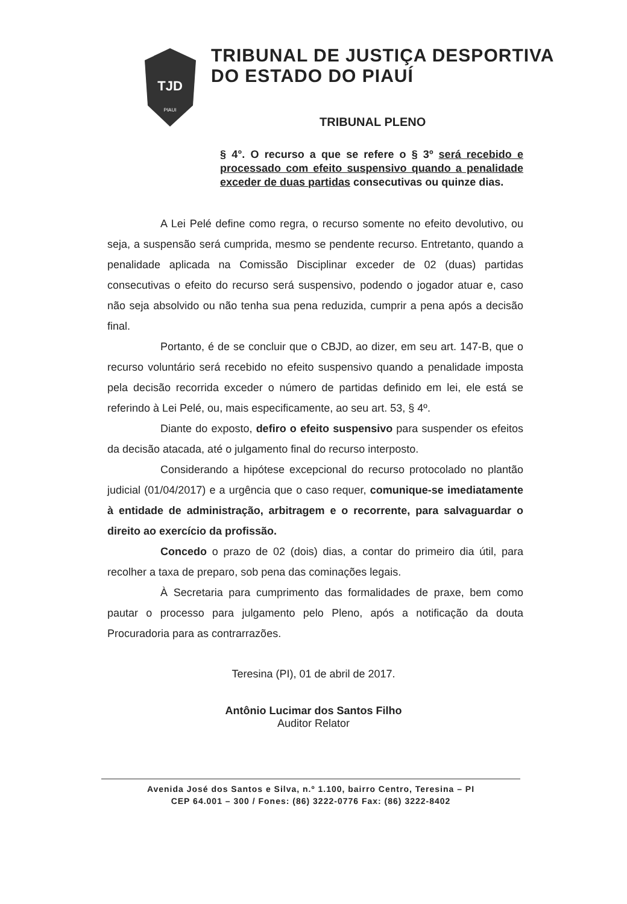TJD
PIAUI
TRIBUNAL DE JUSTIÇA DESPORTIVA
DO ESTADO DO PIAUÍ
TRIBUNAL PLENO
§ 4°. O recurso a que se refere o § 3º será recebido e processado com efeito suspensivo quando a penalidade exceder de duas partidas consecutivas ou quinze dias.
A Lei Pelé define como regra, o recurso somente no efeito devolutivo, ou seja, a suspensão será cumprida, mesmo se pendente recurso. Entretanto, quando a penalidade aplicada na Comissão Disciplinar exceder de 02 (duas) partidas consecutivas o efeito do recurso será suspensivo, podendo o jogador atuar e, caso não seja absolvido ou não tenha sua pena reduzida, cumprir a pena após a decisão final.
Portanto, é de se concluir que o CBJD, ao dizer, em seu art. 147-B, que o recurso voluntário será recebido no efeito suspensivo quando a penalidade imposta pela decisão recorrida exceder o número de partidas definido em lei, ele está se referindo à Lei Pelé, ou, mais especificamente, ao seu art. 53, § 4º.
Diante do exposto, defiro o efeito suspensivo para suspender os efeitos da decisão atacada, até o julgamento final do recurso interposto.
Considerando a hipótese excepcional do recurso protocolado no plantão judicial (01/04/2017) e a urgência que o caso requer, comunique-se imediatamente à entidade de administração, arbitragem e o recorrente, para salvaguardar o direito ao exercício da profissão.
Concedo o prazo de 02 (dois) dias, a contar do primeiro dia útil, para recolher a taxa de preparo, sob pena das cominações legais.
À Secretaria para cumprimento das formalidades de praxe, bem como pautar o processo para julgamento pelo Pleno, após a notificação da douta Procuradoria para as contrarrazões.
Teresina (PI), 01 de abril de 2017.
Antônio Lucimar dos Santos Filho
Auditor Relator
Avenida José dos Santos e Silva, n.º 1.100, bairro Centro, Teresina – PI
CEP 64.001 – 300 / Fones: (86) 3222-0776 Fax: (86) 3222-8402